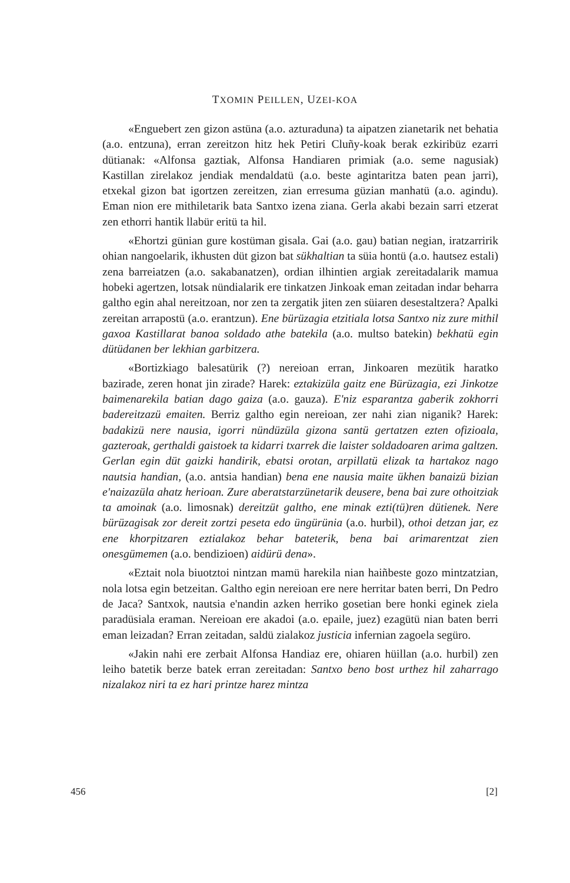TXOMIN PEILLEN, UZEI-KOA
«Enguebert zen gizon astüna (a.o. azturaduna) ta aipatzen zianetarik net behatia (a.o. entzuna), erran zereitzon hitz hek Petiri Cluñy-koak berak ezkiribüz ezarri dütianak: «Alfonsa gaztiak, Alfonsa Handiaren primiak (a.o. seme nagusiak) Kastillan zirelakoz jendiak mendaldatü (a.o. beste agintaritza baten pean jarri), etxekal gizon bat igortzen zereitzen, zian erresuma güzian manhatü (a.o. agindu). Eman nion ere mithiletarik bata Santxo izena ziana. Gerla akabi bezain sarri etzerat zen ethorri hantik llabür eritü ta hil.
«Ehortzi günian gure kostüman gisala. Gai (a.o. gau) batian negian, iratzarririk ohian nangoelarik, ikhusten düt gizon bat sükhaltian ta süia hontü (a.o. hautsez estali) zena barreiatzen (a.o. sakabanatzen), ordian ilhintien argiak zereitadalarik mamua hobeki agertzen, lotsak nündialarik ere tinkatzen Jinkoak eman zeitadan indar beharra galtho egin ahal nereitzoan, nor zen ta zergatik jiten zen süiaren desestaltzera? Apalki zereitan arrapostü (a.o. erantzun). Ene bürüzagia etzitiala lotsa Santxo niz zure mithil gaxoa Kastillarat banoa soldado athe batekila (a.o. multso batekin) bekhatü egin dütüdanen ber lekhian garbitzera.
«Bortizkiago balesatürik (?) nereioan erran, Jinkoaren mezütik haratko bazirade, zeren honat jin zirade? Harek: eztakizüla gaitz ene Bürüzagia, ezi Jinkotze baimenarekila batian dago gaiza (a.o. gauza). E'niz esparantza gaberik zokhorri badereitzazü emaiten. Berriz galtho egin nereioan, zer nahi zian niganik? Harek: badakizü nere nausia, igorri nündüzüla gizona santü gertatzen ezten ofizioala, gazteroak, gerthaldi gaistoek ta kidarri txarrek die laister soldadoaren arima galtzen. Gerlan egin düt gaizki handirik, ebatsi orotan, arpillatü elizak ta hartakoz nago nautsia handian, (a.o. antsia handian) bena ene nausia maite ükhen banaizü bizian e'naizazüla ahatz herioan. Zure aberatstarzünetarik deusere, bena bai zure othoitziak ta amoinak (a.o. limosnak) dereitzüt galtho, ene minak ezti(tü)ren dütienek. Nere bürüzagisak zor dereit zortzi peseta edo üngürünia (a.o. hurbil), othoi detzan jar, ez ene khorpitzaren eztialakoz behar bateterik, bena bai arimarentzat zien onesgümemen (a.o. bendizioen) aidürü dena».
«Eztait nola biuotztoi nintzan mamü harekila nian haiñbeste gozo mintzatzian, nola lotsa egin betzeitan. Galtho egin nereioan ere nere herritar baten berri, Dn Pedro de Jaca? Santxok, nautsia e'nandin azken herriko gosetian bere honki eginek ziela paradüsiala eraman. Nereioan ere akadoi (a.o. epaile, juez) ezagütü nian baten berri eman leizadan? Erran zeitadan, saldü zialakoz justicia infernian zagoela següro.
«Jakin nahi ere zerbait Alfonsa Handiaz ere, ohiaren hüillan (a.o. hurbil) zen leiho batetik berze batek erran zereitadan: Santxo beno bost urthez hil zaharrago nizalakoz niri ta ez hari printze harez mintza
456 [2]